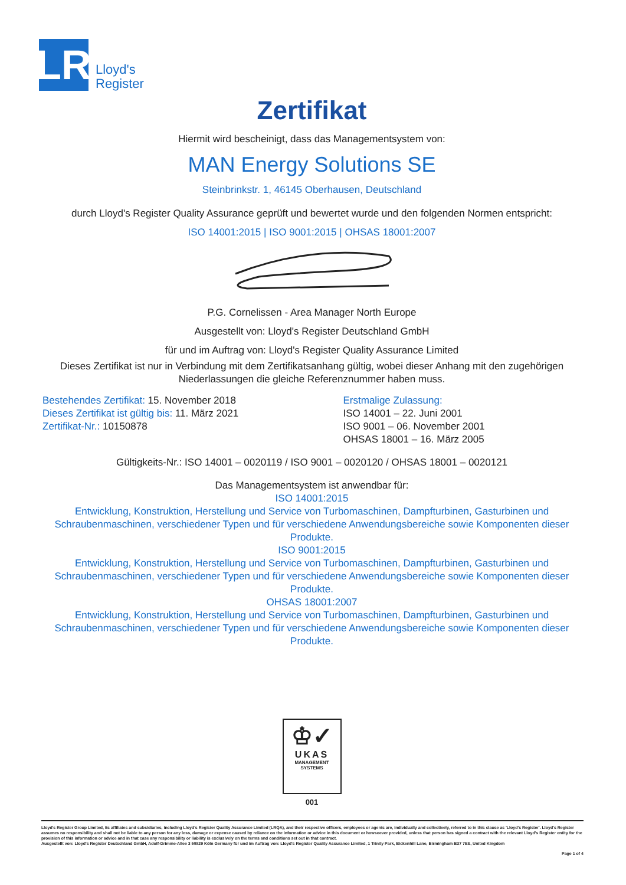LR
Lloyd's
Register
Zertifikat
Hiermit wird bescheinigt, dass das Managementsystem von:
MAN Energy Solutions SE
Steinbrinkstr. 1, 46145 Oberhausen, Deutschland
durch Lloyd's Register Quality Assurance geprüft und bewertet wurde und den folgenden Normen entspricht:
ISO 14001:2015 | ISO 9001:2015 | OHSAS 18001:2007
P.G. Cornelissen - Area Manager North Europe
Ausgestellt von: Lloyd's Register Deutschland GmbH
für und im Auftrag von: Lloyd's Register Quality Assurance Limited
Dieses Zertifikat ist nur in Verbindung mit dem Zertifikatsanhang gültig, wobei dieser Anhang mit den zugehörigen Niederlassungen die gleiche Referenznummer haben muss.
Bestehendes Zertifikat: 15. November 2018
Dieses Zertifikat ist gültig bis: 11. März 2021
Zertifikat-Nr.: 10150878
Erstmalige Zulassung:
ISO 14001 – 22. Juni 2001
ISO 9001 – 06. November 2001
OHSAS 18001 – 16. März 2005
Gültigkeits-Nr.: ISO 14001 – 0020119 / ISO 9001 – 0020120 / OHSAS 18001 – 0020121
Das Managementsystem ist anwendbar für:
ISO 14001:2015
Entwicklung, Konstruktion, Herstellung und Service von Turbomaschinen, Dampfturbinen, Gasturbinen und Schraubenmaschinen, verschiedener Typen und für verschiedene Anwendungsbereiche sowie Komponenten dieser Produkte.
ISO 9001:2015
Entwicklung, Konstruktion, Herstellung und Service von Turbomaschinen, Dampfturbinen, Gasturbinen und Schraubenmaschinen, verschiedener Typen und für verschiedene Anwendungsbereiche sowie Komponenten dieser Produkte.
OHSAS 18001:2007
Entwicklung, Konstruktion, Herstellung und Service von Turbomaschinen, Dampfturbinen, Gasturbinen und Schraubenmaschinen, verschiedener Typen und für verschiedene Anwendungsbereiche sowie Komponenten dieser Produkte.
♔✓
UKAS
MANAGEMENT
SYSTEMS
001
Lloyd's Register Group Limited, its affiliates and subsidiaries, including Lloyd's Register Quality Assurance Limited (LRQA), and their respective officers, employees or agents are, individually and collectively, referred to in this clause as 'Lloyd's Register'. Lloyd's Register assumes no responsibility and shall not be liable to any person for any loss, damage or expense caused by reliance on the information or advice in this document or howsoever provided, unless that person has signed a contract with the relevant Lloyd's Register entity for the provision of this information or advice and in that case any responsibility or liability is exclusively on the terms and conditions set out in that contract.
Ausgestellt von: Lloyd's Register Deutschland GmbH, Adolf-Grimme-Allee 3 50829 Köln Germany für und im Auftrag von: Lloyd's Register Quality Assurance Limited, 1 Trinity Park, Bickenhill Lane, Birmingham B37 7ES, United Kingdom
Page 1 of 4